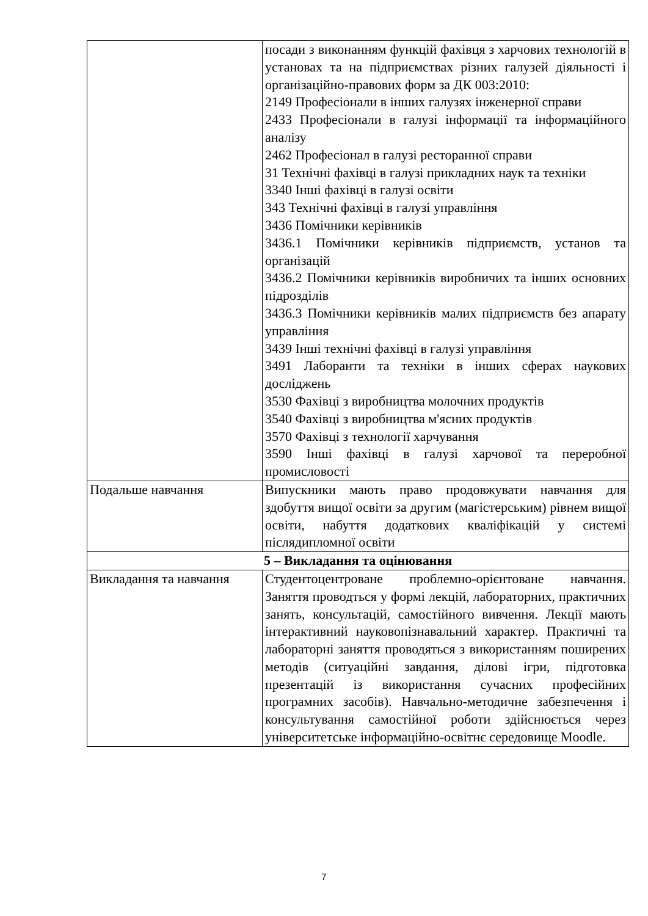| | посади з виконанням функцій фахівця з харчових технологій в установах та на підприємствах різних галузей діяльності і організаційно-правових форм за ДК 003:2010: 2149 Професіонали в інших галузях інженерної справи 2433 Професіонали в галузі інформації та інформаційного аналізу 2462 Професіонал в галузі ресторанної справи 31 Технічні фахівці в галузі прикладних наук та техніки 3340 Інші фахівці в галузі освіти 343 Технічні фахівці в галузі управління 3436 Помічники керівників 3436.1 Помічники керівників підприємств, установ та організацій 3436.2 Помічники керівників виробничих та інших основних підрозділів 3436.3 Помічники керівників малих підприємств без апарату управління 3439 Інші технічні фахівці в галузі управління 3491 Лаборанти та техніки в інших сферах наукових досліджень 3530 Фахівці з виробництва молочних продуктів 3540 Фахівці з виробництва м'ясних продуктів 3570 Фахівці з технології харчування 3590 Інші фахівці в галузі харчової та переробної промисловості |
| Подальше навчання | Випускники мають право продовжувати навчання для здобуття вищої освіти за другим (магістерським) рівнем вищої освіти, набуття додаткових кваліфікацій у системі післядипломної освіти |
| 5 – Викладання та оцінювання | |
| Викладання та навчання | Студентоцентроване проблемно-орієнтоване навчання. Заняття проводться у формі лекцій, лабораторних, практичних занять, консультацій, самостійного вивчення. Лекції мають інтерактивний науковопізнавальний характер. Практичні та лабораторні заняття проводяться з використанням поширених методів (ситуаційні завдання, ділові ігри, підготовка презентацій із використання сучасних професійних програмних засобів). Навчально-методичне забезпечення і консультування самостійної роботи здійснюється через університетське інформаційно-освітнє середовище Moodle. |
7